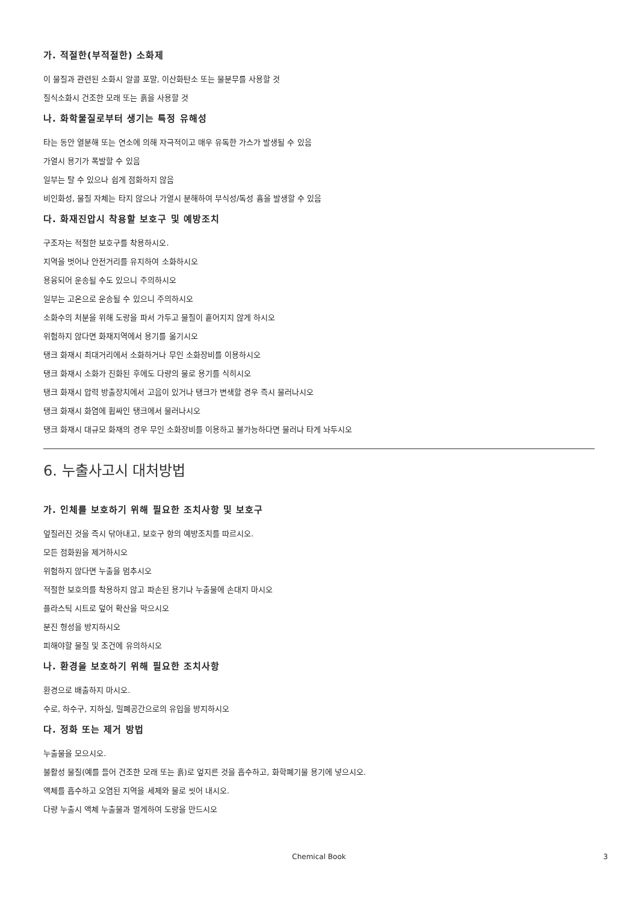가. 적절한(부적절한) 소화제
이 물질과 관련된 소화시 알콜 포말, 이산화탄소 또는 물분무를 사용할 것
질식소화시 건조한 모래 또는 흙을 사용할 것
나. 화학물질로부터 생기는 특정 유해성
타는 동안 열분해 또는 연소에 의해 자극적이고 매우 유독한 가스가 발생될 수 있음
가열시 용기가 폭발할 수 있음
일부는 탈 수 있으나 쉽게 점화하지 않음
비인화성, 물질 자체는 타지 않으나 가열시 분해하여 부식성/독성 흄을 발생할 수 있음
다. 화재진압시 착용할 보호구 및 예방조치
구조자는 적절한 보호구를 착용하시오.
지역을 벗어나 안전거리를 유지하여 소화하시오
용융되어 운송될 수도 있으니 주의하시오
일부는 고온으로 운송될 수 있으니 주의하시오
소화수의 처분을 위해 도랑을 파서 가두고 물질이 흩어지지 않게 하시오
위험하지 않다면 화재지역에서 용기를 옮기시오
탱크 화재시 최대거리에서 소화하거나 무인 소화장비를 이용하시오
탱크 화재시 소화가 진화된 후에도 다량의 물로 용기를 식히시오
탱크 화재시 압력 방출장치에서 고음이 있거나 탱크가 변색할 경우 즉시 물러나시오
탱크 화재시 화염에 휩싸인 탱크에서 물러나시오
탱크 화재시 대규모 화재의 경우 무인 소화장비를 이용하고 불가능하다면 물러나 타게 놔두시오
6. 누출사고시 대처방법
가. 인체를 보호하기 위해 필요한 조치사항 및 보호구
엎질러진 것을 즉시 닦아내고, 보호구 항의 예방조치를 따르시오.
모든 점화원을 제거하시오
위험하지 않다면 누출을 멈추시오
적절한 보호의를 착용하지 않고 파손된 용기나 누출물에 손대지 마시오
플라스틱 시트로 덮어 확산을 막으시오
분진 형성을 방지하시오
피해야할 물질 및 조건에 유의하시오
나. 환경을 보호하기 위해 필요한 조치사항
환경으로 배출하지 마시오.
수로, 하수구, 지하실, 밀폐공간으로의 유입을 방지하시오
다. 정화 또는 제거 방법
누출물을 모으시오.
불활성 물질(예를 들어 건조한 모래 또는 흙)로 엎지른 것을 흡수하고, 화학폐기물 용기에 넣으시오.
액체를 흡수하고 오염된 지역을 세제와 물로 씻어 내시오.
다량 누출시 액체 누출물과 멀게하여 도랑을 만드시오
Chemical Book 3